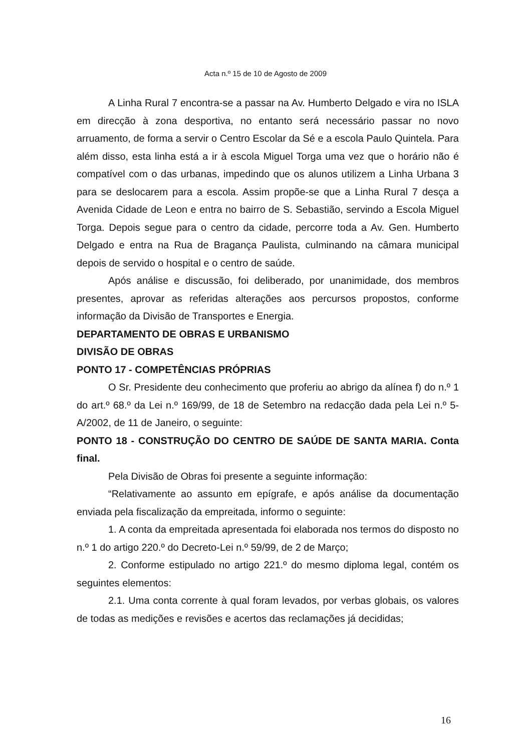Acta n.º 15 de 10 de Agosto de 2009
A Linha Rural 7 encontra-se a passar na Av. Humberto Delgado e vira no ISLA em direcção à zona desportiva, no entanto será necessário passar no novo arruamento, de forma a servir o Centro Escolar da Sé e a escola Paulo Quintela. Para além disso, esta linha está a ir à escola Miguel Torga uma vez que o horário não é compatível com o das urbanas, impedindo que os alunos utilizem a Linha Urbana 3 para se deslocarem para a escola. Assim propõe-se que a Linha Rural 7 desça a Avenida Cidade de Leon e entra no bairro de S. Sebastião, servindo a Escola Miguel Torga. Depois segue para o centro da cidade, percorre toda a Av. Gen. Humberto Delgado e entra na Rua de Bragança Paulista, culminando na câmara municipal depois de servido o hospital e o centro de saúde.
Após análise e discussão, foi deliberado, por unanimidade, dos membros presentes, aprovar as referidas alterações aos percursos propostos, conforme informação da Divisão de Transportes e Energia.
DEPARTAMENTO DE OBRAS E URBANISMO
DIVISÃO DE OBRAS
PONTO 17 - COMPETÊNCIAS PRÓPRIAS
O Sr. Presidente deu conhecimento que proferiu ao abrigo da alínea f) do n.º 1 do art.º 68.º da Lei n.º 169/99, de 18 de Setembro na redacção dada pela Lei n.º 5-A/2002, de 11 de Janeiro, o seguinte:
PONTO 18 - CONSTRUÇÃO DO CENTRO DE SAÚDE DE SANTA MARIA. Conta final.
Pela Divisão de Obras foi presente a seguinte informação:
“Relativamente ao assunto em epígrafe, e após análise da documentação enviada pela fiscalização da empreitada, informo o seguinte:
1. A conta da empreitada apresentada foi elaborada nos termos do disposto no n.º 1 do artigo 220.º do Decreto-Lei n.º 59/99, de 2 de Março;
2. Conforme estipulado no artigo 221.º do mesmo diploma legal, contém os seguintes elementos:
2.1. Uma conta corrente à qual foram levados, por verbas globais, os valores de todas as medições e revisões e acertos das reclamações já decididas;
16